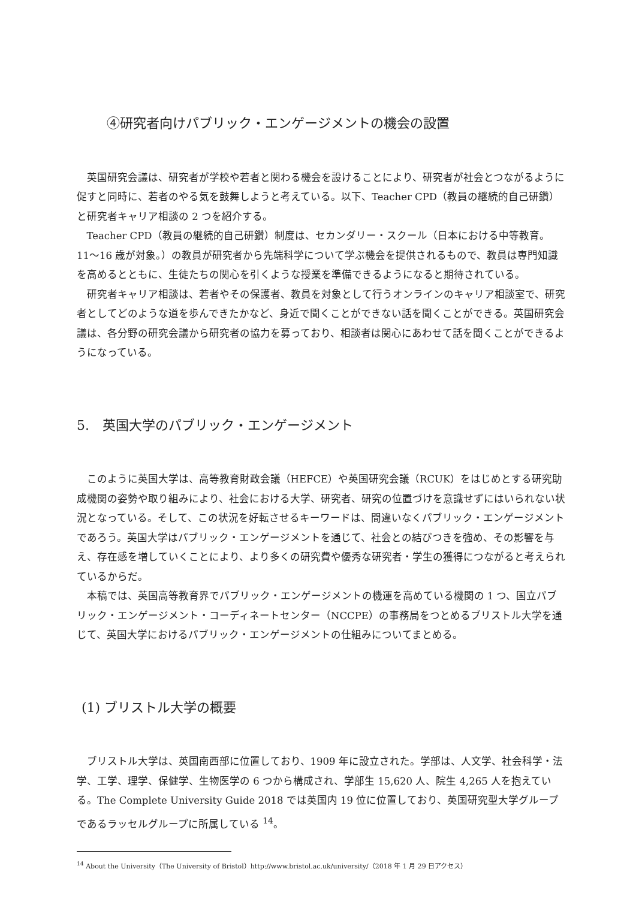④研究者向けパブリック・エンゲージメントの機会の設置
英国研究会議は、研究者が学校や若者と関わる機会を設けることにより、研究者が社会とつながるように促すと同時に、若者のやる気を鼓舞しようと考えている。以下、Teacher CPD（教員の継続的自己研鑽）と研究者キャリア相談の 2 つを紹介する。
Teacher CPD（教員の継続的自己研鑽）制度は、セカンダリー・スクール（日本における中等教育。11〜16 歳が対象。）の教員が研究者から先端科学について学ぶ機会を提供されるもので、教員は専門知識を高めるとともに、生徒たちの関心を引くような授業を準備できるようになると期待されている。
研究者キャリア相談は、若者やその保護者、教員を対象として行うオンラインのキャリア相談室で、研究者としてどのような道を歩んできたかなど、身近で聞くことができない話を聞くことができる。英国研究会議は、各分野の研究会議から研究者の協力を募っており、相談者は関心にあわせて話を聞くことができるようになっている。
5.　英国大学のパブリック・エンゲージメント
このように英国大学は、高等教育財政会議（HEFCE）や英国研究会議（RCUK）をはじめとする研究助成機関の姿勢や取り組みにより、社会における大学、研究者、研究の位置づけを意識せずにはいられない状況となっている。そして、この状況を好転させるキーワードは、間違いなくパブリック・エンゲージメントであろう。英国大学はパブリック・エンゲージメントを通じて、社会との結びつきを強め、その影響を与え、存在感を増していくことにより、より多くの研究費や優秀な研究者・学生の獲得につながると考えられているからだ。
本稿では、英国高等教育界でパブリック・エンゲージメントの機運を高めている機関の 1 つ、国立パブリック・エンゲージメント・コーディネートセンター（NCCPE）の事務局をつとめるブリストル大学を通じて、英国大学におけるパブリック・エンゲージメントの仕組みについてまとめる。
(1) ブリストル大学の概要
ブリストル大学は、英国南西部に位置しており、1909 年に設立された。学部は、人文学、社会科学・法学、工学、理学、保健学、生物医学の 6 つから構成され、学部生 15,620 人、院生 4,265 人を抱えている。The Complete University Guide 2018 では英国内 19 位に位置しており、英国研究型大学グループであるラッセルグループに所属している <sup>14</sup>。
<sup>14</sup> About the University（The University of Bristol）http://www.bristol.ac.uk/university/（2018 年 1 月 29 日アクセス）